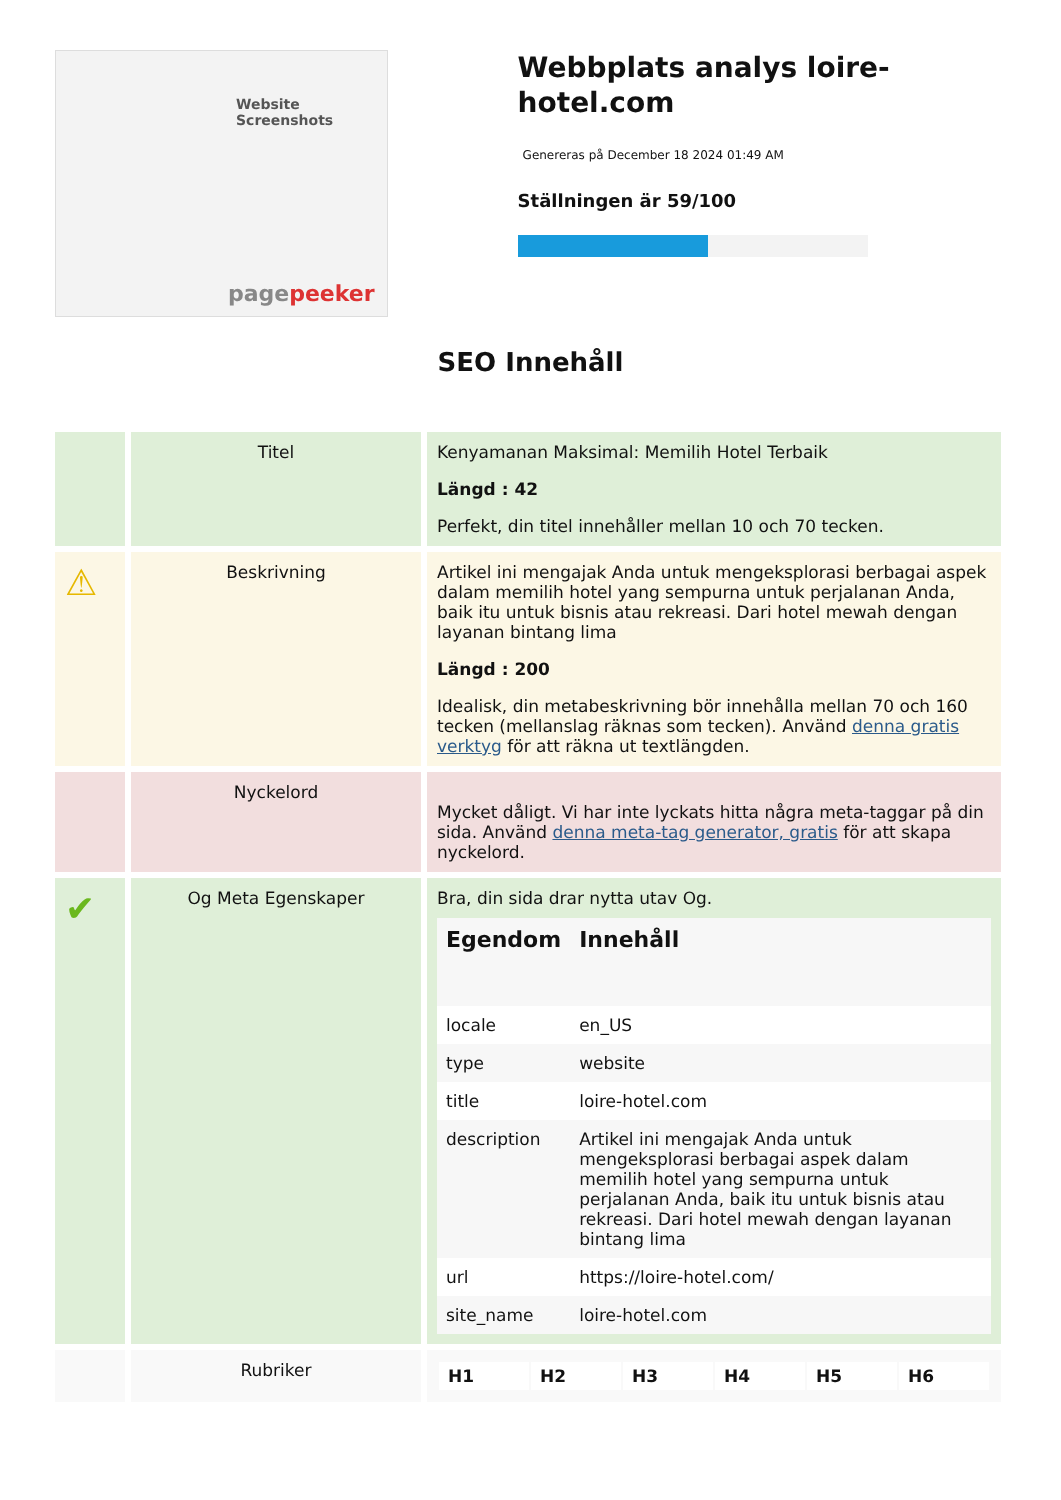Website Screenshots
pagepeeker
Webbplats analys loire-hotel.com
Genereras på December 18 2024 01:49 AM
Ställningen är 59/100
SEO Innehåll
| | Titel | Kenyamanan Maksimal: Memilih Hotel Terbaik Längd : 42 Perfekt, din titel innehåller mellan 10 och 70 tecken. |
| ⚠ | Beskrivning | Artikel ini mengajak Anda untuk mengeksplorasi berbagai aspek dalam memilih hotel yang sempurna untuk perjalanan Anda, baik itu untuk bisnis atau rekreasi. Dari hotel mewah dengan layanan bintang lima Längd : 200 Idealisk, din metabeskrivning bör innehålla mellan 70 och 160 tecken (mellanslag räknas som tecken). Använd denna gratis verktyg för att räkna ut textlängden. |
| | Nyckelord | Mycket dåligt. Vi har inte lyckats hitta några meta-taggar på din sida. Använd denna meta-tag generator, gratis för att skapa nyckelord. |
| ✔ | Og Meta Egenskaper | Bra, din sida drar nytta utav Og. / Egendom / Innehåll / / --- / --- / / locale / en_US / / type / website / / title / loire-hotel.com / / description / Artikel ini mengajak Anda untuk mengeksplorasi berbagai aspek dalam memilih hotel yang sempurna untuk perjalanan Anda, baik itu untuk bisnis atau rekreasi. Dari hotel mewah dengan layanan bintang lima / / url / https://loire-hotel.com/ / / site_name / loire-hotel.com / |
| | Rubriker | / H1 / H2 / H3 / H4 / H5 / H6 / |